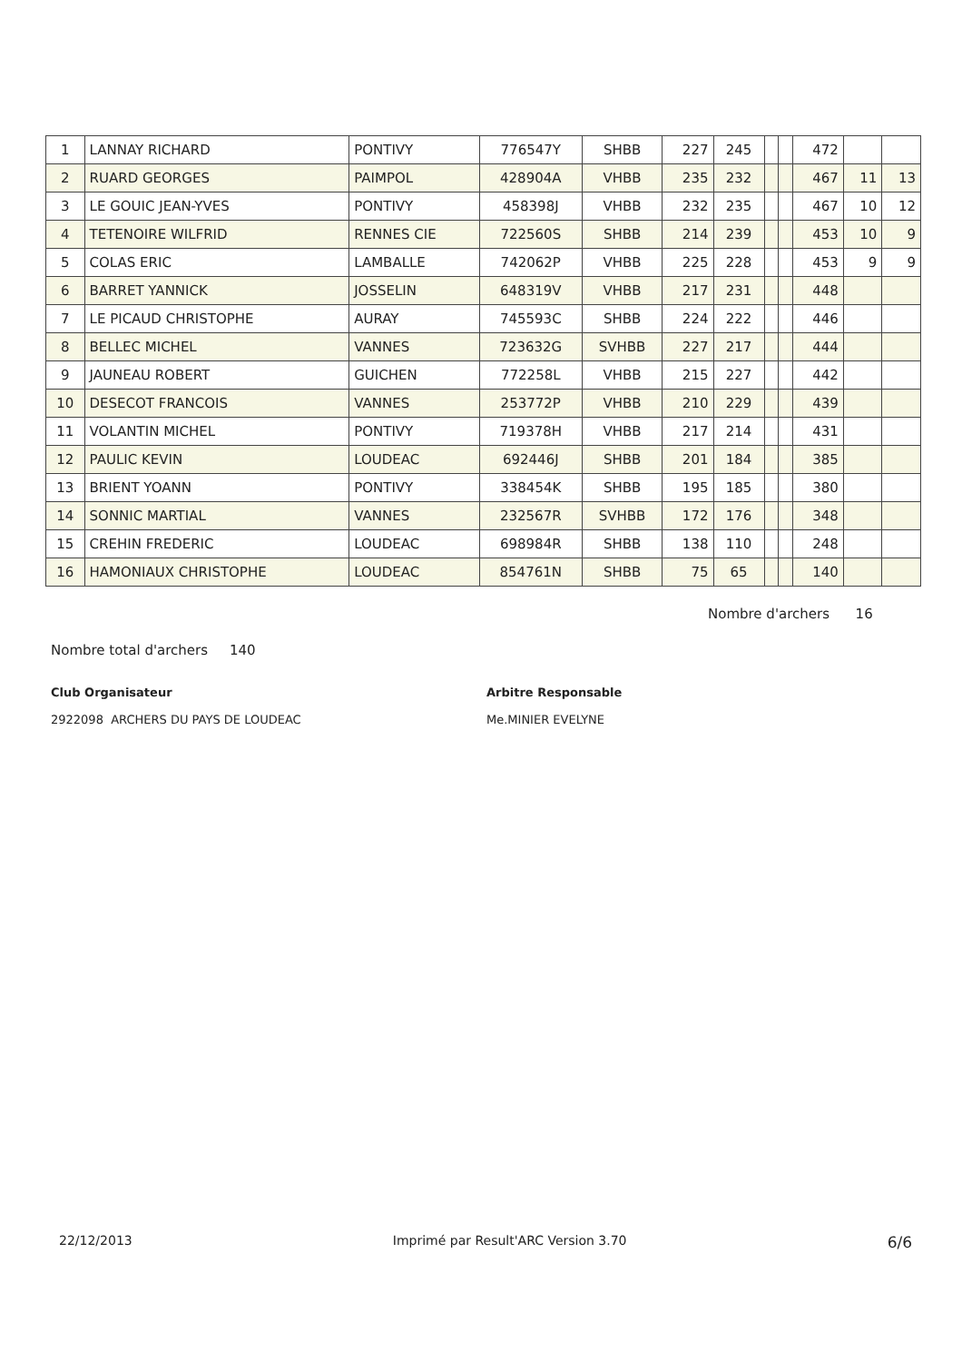| 1 | LANNAY RICHARD | PONTIVY | 776547Y | SHBB | 227 | 245 | | | 472 | | |
| 2 | RUARD GEORGES | PAIMPOL | 428904A | VHBB | 235 | 232 | | | 467 | 11 | 13 |
| 3 | LE GOUIC JEAN-YVES | PONTIVY | 458398J | VHBB | 232 | 235 | | | 467 | 10 | 12 |
| 4 | TETENOIRE WILFRID | RENNES CIE | 722560S | SHBB | 214 | 239 | | | 453 | 10 | 9 |
| 5 | COLAS ERIC | LAMBALLE | 742062P | VHBB | 225 | 228 | | | 453 | 9 | 9 |
| 6 | BARRET YANNICK | JOSSELIN | 648319V | VHBB | 217 | 231 | | | 448 | | |
| 7 | LE PICAUD CHRISTOPHE | AURAY | 745593C | SHBB | 224 | 222 | | | 446 | | |
| 8 | BELLEC MICHEL | VANNES | 723632G | SVHBB | 227 | 217 | | | 444 | | |
| 9 | JAUNEAU ROBERT | GUICHEN | 772258L | VHBB | 215 | 227 | | | 442 | | |
| 10 | DESECOT FRANCOIS | VANNES | 253772P | VHBB | 210 | 229 | | | 439 | | |
| 11 | VOLANTIN MICHEL | PONTIVY | 719378H | VHBB | 217 | 214 | | | 431 | | |
| 12 | PAULIC KEVIN | LOUDEAC | 692446J | SHBB | 201 | 184 | | | 385 | | |
| 13 | BRIENT YOANN | PONTIVY | 338454K | SHBB | 195 | 185 | | | 380 | | |
| 14 | SONNIC MARTIAL | VANNES | 232567R | SVHBB | 172 | 176 | | | 348 | | |
| 15 | CREHIN FREDERIC | LOUDEAC | 698984R | SHBB | 138 | 110 | | | 248 | | |
| 16 | HAMONIAUX CHRISTOPHE | LOUDEAC | 854761N | SHBB | 75 | 65 | | | 140 | | |
Nombre d'archers 16
Nombre total d'archers 140
Club Organisateur
2922098 ARCHERS DU PAYS DE LOUDEAC
Arbitre Responsable
Me.MINIER EVELYNE
22/12/2013 Imprimé par Result'ARC Version 3.70 6/6